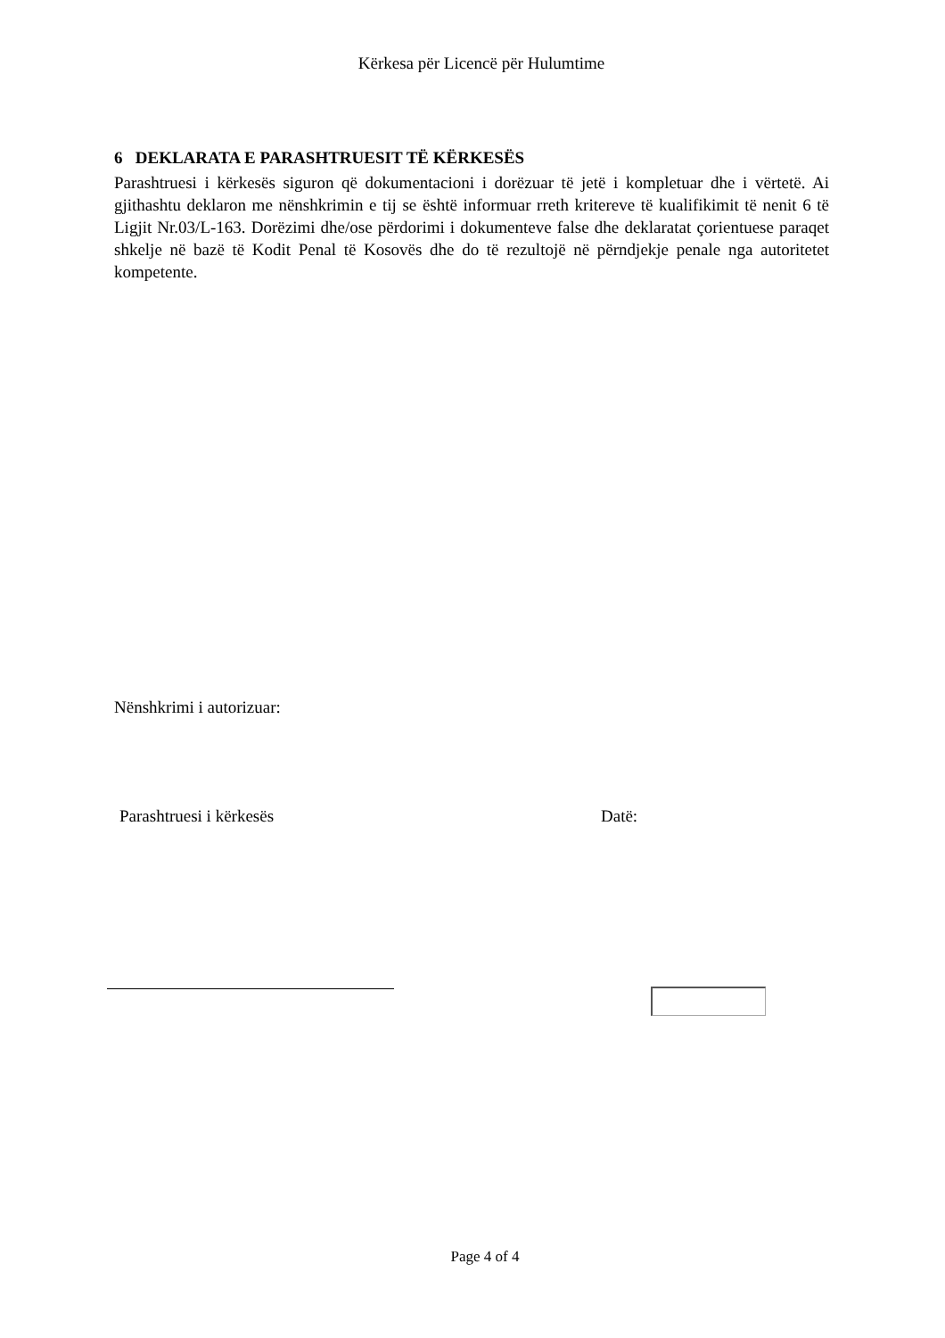Kërkesa për Licencë për Hulumtime
6 DEKLARATA E PARASHTRUESIT TË KËRKESËS
Parashtruesi i kërkesës siguron që dokumentacioni i dorëzuar të jetë i kompletuar dhe i vërtetë. Ai gjithashtu deklaron me nënshkrimin e tij se është informuar rreth kritereve të kualifikimit të nenit 6 të Ligjit Nr.03/L-163. Dorëzimi dhe/ose përdorimi i dokumenteve false dhe deklaratat çorientuese paraqet shkelje në bazë të Kodit Penal të Kosovës dhe do të rezultojë në përndjekje penale nga autoritetet kompetente.
Nënshkrimi i autorizuar:
Parashtruesi i kërkesës Datë:
Page 4 of 4